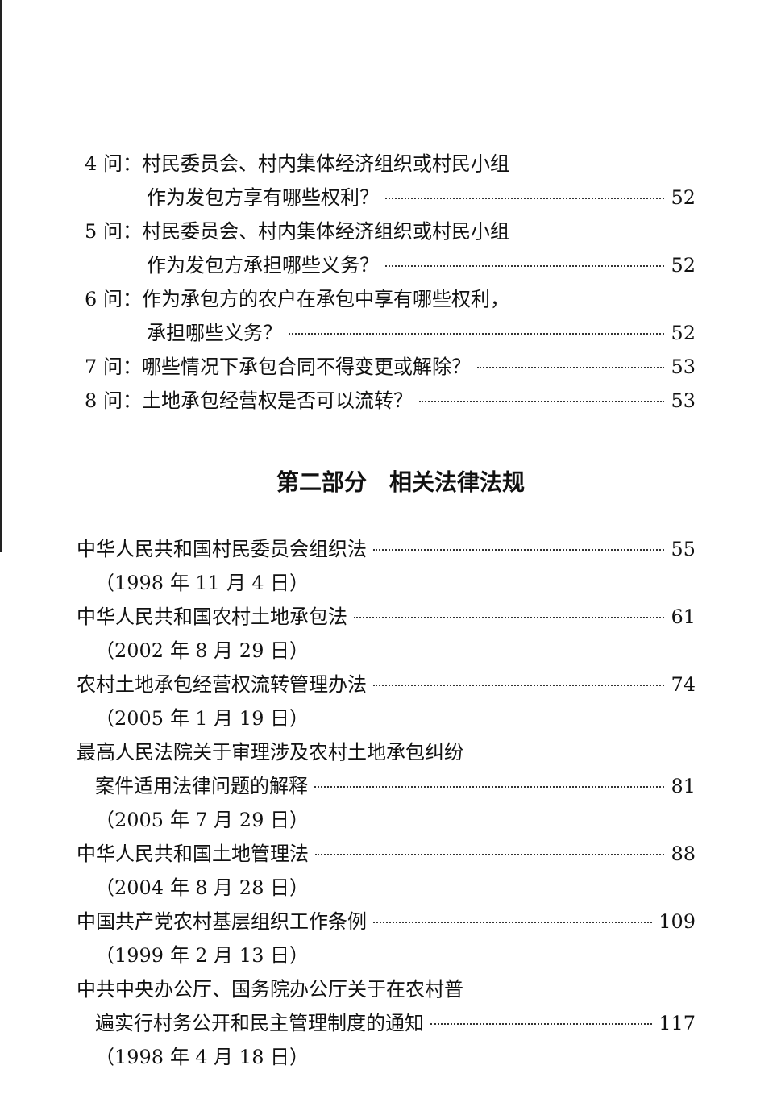4 问：村民委员会、村内集体经济组织或村民小组
作为发包方享有哪些权利？ 52
5 问：村民委员会、村内集体经济组织或村民小组
作为发包方承担哪些义务？ 52
6 问：作为承包方的农户在承包中享有哪些权利，
承担哪些义务？ 52
7 问：哪些情况下承包合同不得变更或解除？ 53
8 问：土地承包经营权是否可以流转？ 53
第二部分　相关法律法规
中华人民共和国村民委员会组织法 55
（1998 年 11 月 4 日）
中华人民共和国农村土地承包法 61
（2002 年 8 月 29 日）
农村土地承包经营权流转管理办法 74
（2005 年 1 月 19 日）
最高人民法院关于审理涉及农村土地承包纠纷
案件适用法律问题的解释 81
（2005 年 7 月 29 日）
中华人民共和国土地管理法 88
（2004 年 8 月 28 日）
中国共产党农村基层组织工作条例 109
（1999 年 2 月 13 日）
中共中央办公厅、国务院办公厅关于在农村普
遍实行村务公开和民主管理制度的通知 117
（1998 年 4 月 18 日）